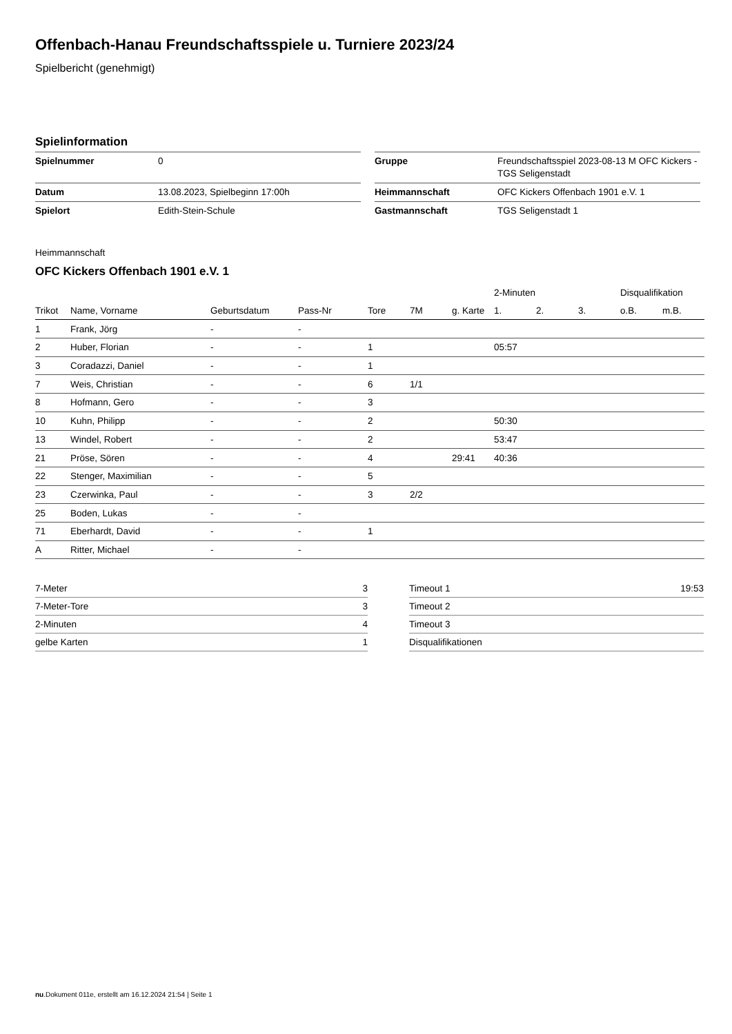Offenbach-Hanau Freundschaftsspiele u. Turniere 2023/24
Spielbericht (genehmigt)
Spielinformation
| Spielnummer | 0 |
| Datum | 13.08.2023, Spielbeginn 17:00h |
| Spielort | Edith-Stein-Schule |
| Gruppe | Freundschaftsspiel 2023-08-13 M OFC Kickers - TGS Seligenstadt |
| Heimmannschaft | OFC Kickers Offenbach 1901 e.V. 1 |
| Gastmannschaft | TGS Seligenstadt 1 |
Heimmannschaft
OFC Kickers Offenbach 1901 e.V. 1
| | | | | | | | 2-Minuten | | | Disqualifikation | |
| --- | --- | --- | --- | --- | --- | --- | --- | --- | --- | --- | --- |
| Trikot | Name, Vorname | Geburtsdatum | Pass-Nr | Tore | 7M | g. Karte | 1. | 2. | 3. | o.B. | m.B. |
| 1 | Frank, Jörg | - | - | | | | | | | | |
| 2 | Huber, Florian | - | - | 1 | | | 05:57 | | | | |
| 3 | Coradazzi, Daniel | - | - | 1 | | | | | | | |
| 7 | Weis, Christian | - | - | 6 | 1/1 | | | | | | |
| 8 | Hofmann, Gero | - | - | 3 | | | | | | | |
| 10 | Kuhn, Philipp | - | - | 2 | | | 50:30 | | | | |
| 13 | Windel, Robert | - | - | 2 | | | 53:47 | | | | |
| 21 | Pröse, Sören | - | - | 4 | | 29:41 | 40:36 | | | | |
| 22 | Stenger, Maximilian | - | - | 5 | | | | | | | |
| 23 | Czerwinka, Paul | - | - | 3 | 2/2 | | | | | | |
| 25 | Boden, Lukas | - | - | | | | | | | | |
| 71 | Eberhardt, David | - | - | 1 | | | | | | | |
| A | Ritter, Michael | - | - | | | | | | | | |
| 7-Meter | 3 |
| 7-Meter-Tore | 3 |
| 2-Minuten | 4 |
| gelbe Karten | 1 |
| Timeout 1 | 19:53 |
| Timeout 2 | |
| Timeout 3 | |
| Disqualifikationen | |
nu.Dokument 011e, erstellt am 16.12.2024 21:54 | Seite 1